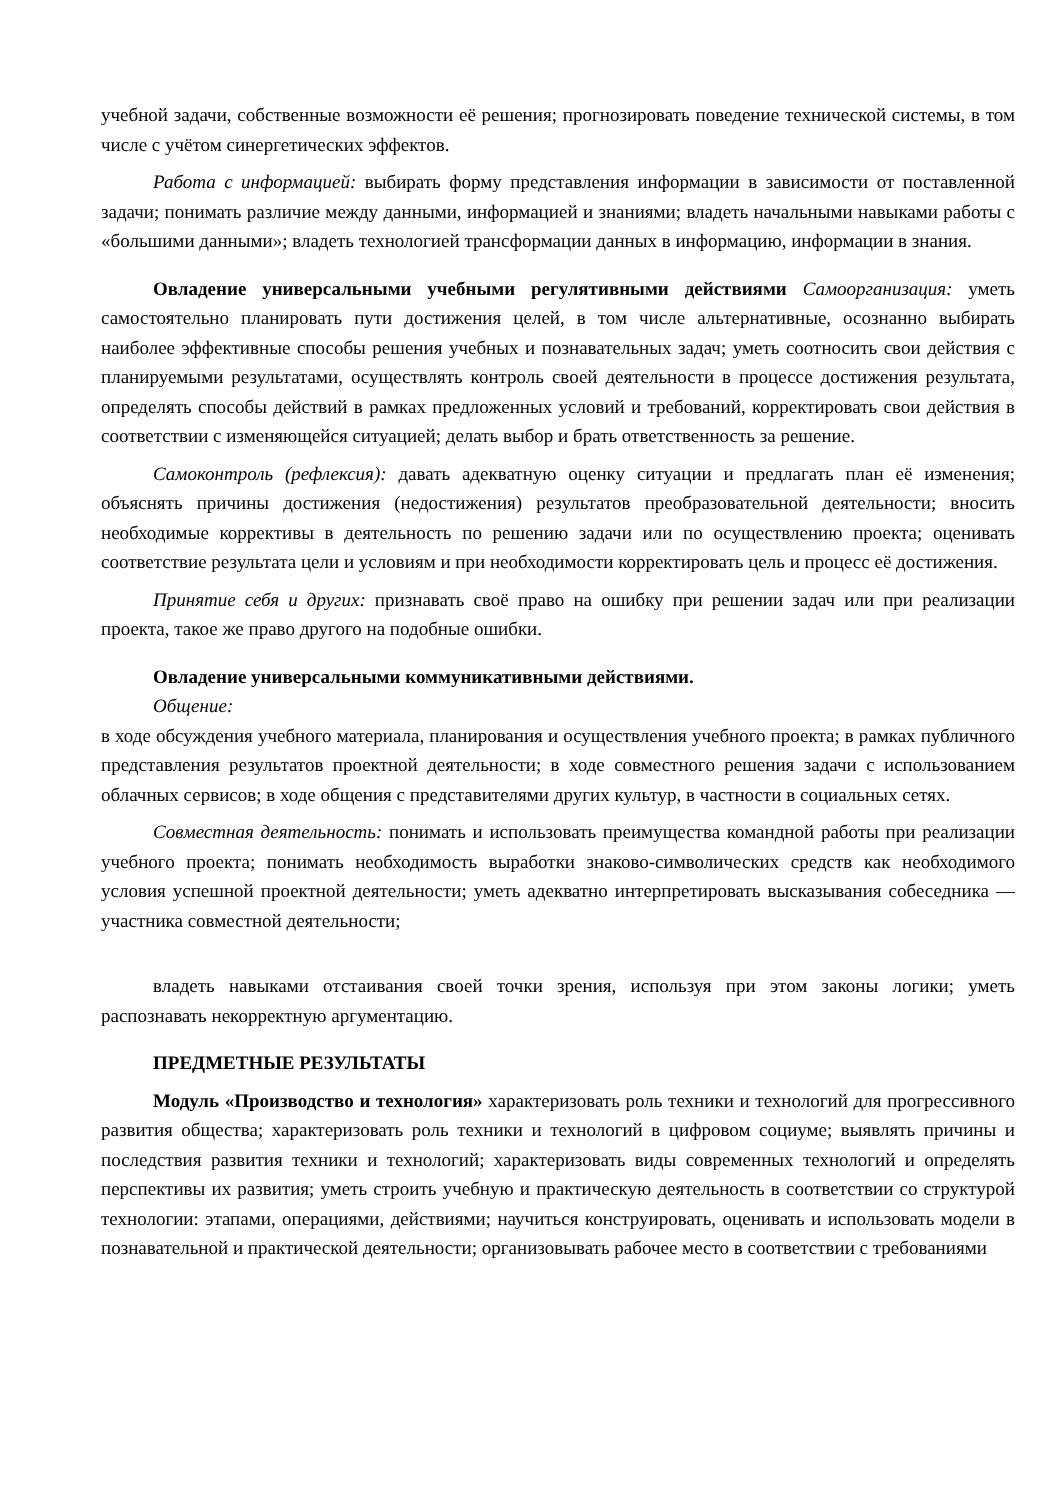учебной задачи, собственные возможности её решения; прогнозировать поведение технической системы, в том числе с учётом синергетических эффектов.
Работа с информацией: выбирать форму представления информации в зависимости от поставленной задачи; понимать различие между данными, информацией и знаниями; владеть начальными навыками работы с «большими данными»; владеть технологией трансформации данных в информацию, информации в знания.
Овладение универсальными учебными регулятивными действиями Самоорганизация: уметь самостоятельно планировать пути достижения целей, в том числе альтернативные, осознанно выбирать наиболее эффективные способы решения учебных и познавательных задач; уметь соотносить свои действия с планируемыми результатами, осуществлять контроль своей деятельности в процессе достижения результата, определять способы действий в рамках предложенных условий и требований, корректировать свои действия в соответствии с изменяющейся ситуацией; делать выбор и брать ответственность за решение.
Самоконтроль (рефлексия): давать адекватную оценку ситуации и предлагать план её изменения; объяснять причины достижения (недостижения) результатов преобразовательной деятельности; вносить необходимые коррективы в деятельность по решению задачи или по осуществлению проекта; оценивать соответствие результата цели и условиям и при необходимости корректировать цель и процесс её достижения.
Принятие себя и других: признавать своё право на ошибку при решении задач или при реализации проекта, такое же право другого на подобные ошибки.
Овладение универсальными коммуникативными действиями.
Общение:
в ходе обсуждения учебного материала, планирования и осуществления учебного проекта; в рамках публичного представления результатов проектной деятельности; в ходе совместного решения задачи с использованием облачных сервисов; в ходе общения с представителями других культур, в частности в социальных сетях.
Совместная деятельность: понимать и использовать преимущества командной работы при реализации учебного проекта; понимать необходимость выработки знаково-символических средств как необходимого условия успешной проектной деятельности; уметь адекватно интерпретировать высказывания собеседника — участника совместной деятельности;
владеть навыками отстаивания своей точки зрения, используя при этом законы логики; уметь распознавать некорректную аргументацию.
ПРЕДМЕТНЫЕ РЕЗУЛЬТАТЫ
Модуль «Производство и технология» характеризовать роль техники и технологий для прогрессивного развития общества; характеризовать роль техники и технологий в цифровом социуме; выявлять причины и последствия развития техники и технологий; характеризовать виды современных технологий и определять перспективы их развития; уметь строить учебную и практическую деятельность в соответствии со структурой технологии: этапами, операциями, действиями; научиться конструировать, оценивать и использовать модели в познавательной и практической деятельности; организовывать рабочее место в соответствии с требованиями